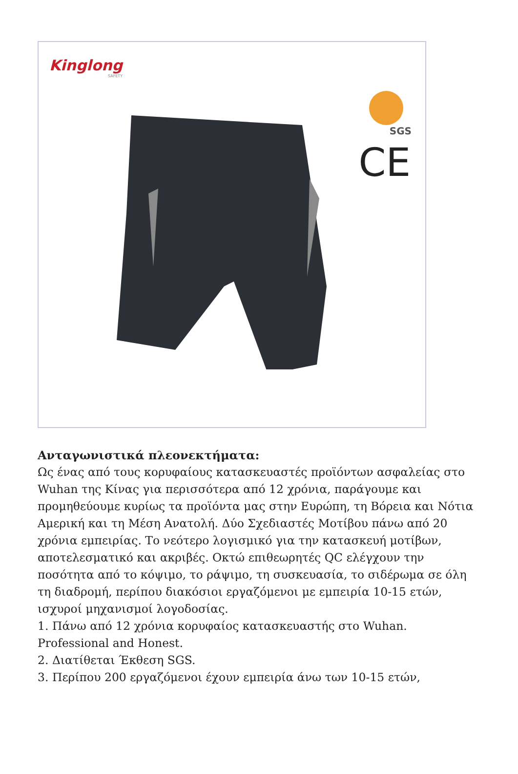Kinglong
SAFETY
SGS
CE
Ανταγωνιστικά πλεονεκτήματα:
Ως ένας από τους κορυφαίους κατασκευαστές προϊόντων ασφαλείας στο Wuhan της Κίνας για περισσότερα από 12 χρόνια, παράγουμε και προμηθεύουμε κυρίως τα προϊόντα μας στην Ευρώπη, τη Βόρεια και Νότια Αμερική και τη Μέση Ανατολή. Δύο Σχεδιαστές Μοτίβου πάνω από 20 χρόνια εμπειρίας. Το νεότερο λογισμικό για την κατασκευή μοτίβων, αποτελεσματικό και ακριβές. Οκτώ επιθεωρητές QC ελέγχουν την ποσότητα από το κόψιμο, το ράψιμο, τη συσκευασία, το σιδέρωμα σε όλη τη διαδρομή, περίπου διακόσιοι εργαζόμενοι με εμπειρία 10-15 ετών, ισχυροί μηχανισμοί λογοδοσίας.
1. Πάνω από 12 χρόνια κορυφαίος κατασκευαστής στο Wuhan. Professional and Honest.
2. Διατίθεται Έκθεση SGS.
3. Περίπου 200 εργαζόμενοι έχουν εμπειρία άνω των 10-15 ετών,